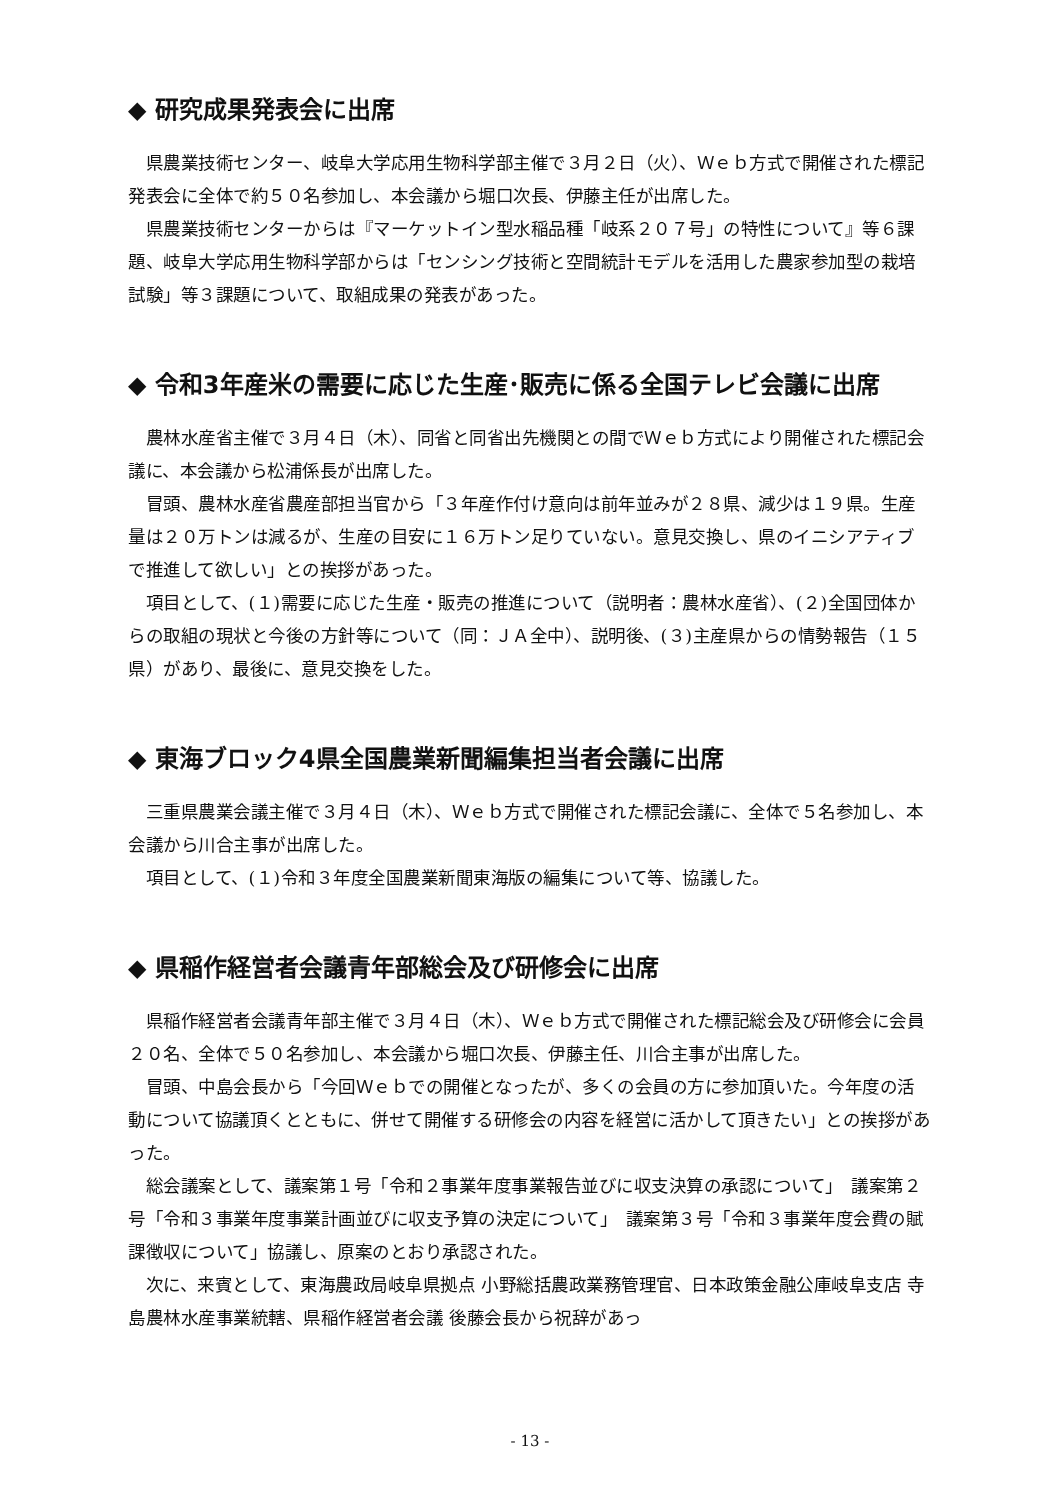◆ 研究成果発表会に出席
県農業技術センター、岐阜大学応用生物科学部主催で３月２日（火）、Ｗｅｂ方式で開催された標記発表会に全体で約５０名参加し、本会議から堀口次長、伊藤主任が出席した。
県農業技術センターからは『マーケットイン型水稲品種「岐系２０７号」の特性について』等６課題、岐阜大学応用生物科学部からは「センシング技術と空間統計モデルを活用した農家参加型の栽培試験」等３課題について、取組成果の発表があった。
◆ 令和3年産米の需要に応じた生産･販売に係る全国テレビ会議に出席
農林水産省主催で３月４日（木）、同省と同省出先機関との間でＷｅｂ方式により開催された標記会議に、本会議から松浦係長が出席した。
冒頭、農林水産省農産部担当官から「３年産作付け意向は前年並みが２８県、減少は１９県。生産量は２０万トンは減るが、生産の目安に１６万トン足りていない。意見交換し、県のイニシアティブで推進して欲しい」との挨拶があった。
項目として、(１)需要に応じた生産・販売の推進について（説明者：農林水産省）、(２)全国団体からの取組の現状と今後の方針等について（同：ＪＡ全中）、説明後、(３)主産県からの情勢報告（１５県）があり、最後に、意見交換をした。
◆ 東海ブロック4県全国農業新聞編集担当者会議に出席
三重県農業会議主催で３月４日（木）、Ｗｅｂ方式で開催された標記会議に、全体で５名参加し、本会議から川合主事が出席した。
項目として、(１)令和３年度全国農業新聞東海版の編集について等、協議した。
◆ 県稲作経営者会議青年部総会及び研修会に出席
県稲作経営者会議青年部主催で３月４日（木）、Ｗｅｂ方式で開催された標記総会及び研修会に会員２０名、全体で５０名参加し、本会議から堀口次長、伊藤主任、川合主事が出席した。
冒頭、中島会長から「今回Ｗｅｂでの開催となったが、多くの会員の方に参加頂いた。今年度の活動について協議頂くとともに、併せて開催する研修会の内容を経営に活かして頂きたい」との挨拶があった。
総会議案として、議案第１号「令和２事業年度事業報告並びに収支決算の承認について」　議案第２号「令和３事業年度事業計画並びに収支予算の決定について」　議案第３号「令和３事業年度会費の賦課徴収について」協議し、原案のとおり承認された。
次に、来賓として、東海農政局岐阜県拠点 小野総括農政業務管理官、日本政策金融公庫岐阜支店 寺島農林水産事業統轄、県稲作経営者会議 後藤会長から祝辞があっ
- 13 -